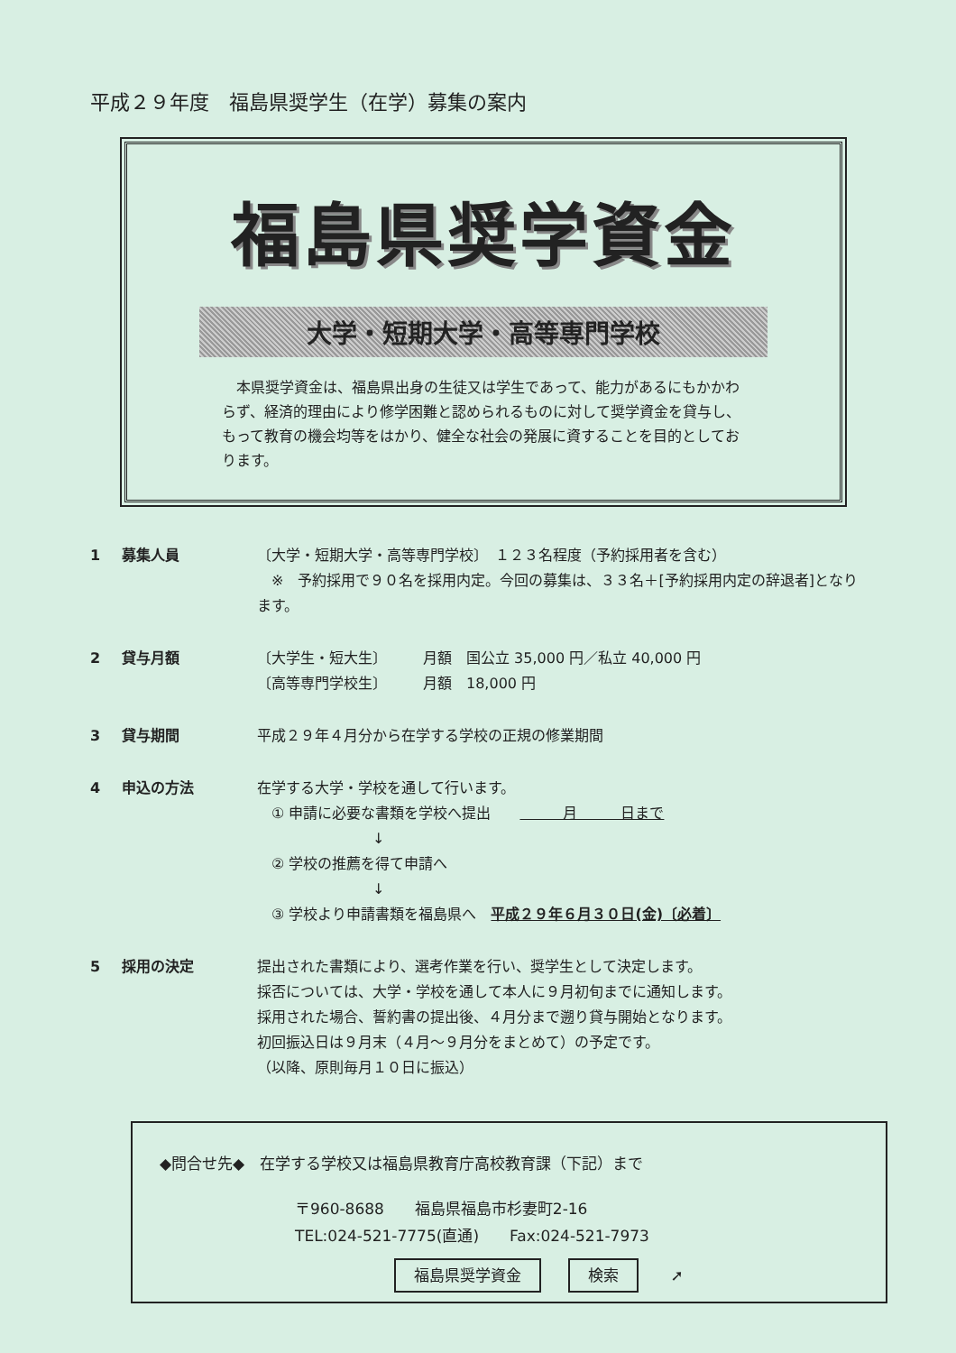平成２９年度　福島県奨学生（在学）募集の案内
福島県奨学資金
大学・短期大学・高等専門学校
　本県奨学資金は、福島県出身の生徒又は学生であって、能力があるにもかかわらず、経済的理由により修学困難と認められるものに対して奨学資金を貸与し、もって教育の機会均等をはかり、健全な社会の発展に資することを目的としております。
1 募集人員 〔大学・短期大学・高等専門学校〕　１２３名程度（予約採用者を含む）
　※　予約採用で９０名を採用内定。今回の募集は、３３名＋[予約採用内定の辞退者]となります。
2 貸与月額 〔大学生・短大生〕　　　月額　国公立 35,000 円／私立 40,000 円
〔高等専門学校生〕　　　月額　18,000 円
3 貸与期間 平成２９年４月分から在学する学校の正規の修業期間
4 申込の方法 在学する大学・学校を通して行います。
　① 申請に必要な書類を学校へ提出　　　　　月　　　日まで
　　　　　　　　↓
　② 学校の推薦を得て申請へ
　　　　　　　　↓
　③ 学校より申請書類を福島県へ　平成２９年６月３０日(金)〔必着〕
5 採用の決定 提出された書類により、選考作業を行い、奨学生として決定します。
採否については、大学・学校を通して本人に９月初旬までに通知します。
採用された場合、誓約書の提出後、４月分まで遡り貸与開始となります。
初回振込日は９月末（４月～９月分をまとめて）の予定です。
（以降、原則毎月１０日に振込）
◆問合せ先◆　在学する学校又は福島県教育庁高校教育課（下記）まで
〒960-8688　　福島県福島市杉妻町2-16
TEL:024-521-7775(直通)　　Fax:024-521-7973
福島県奨学資金 検索 ➚